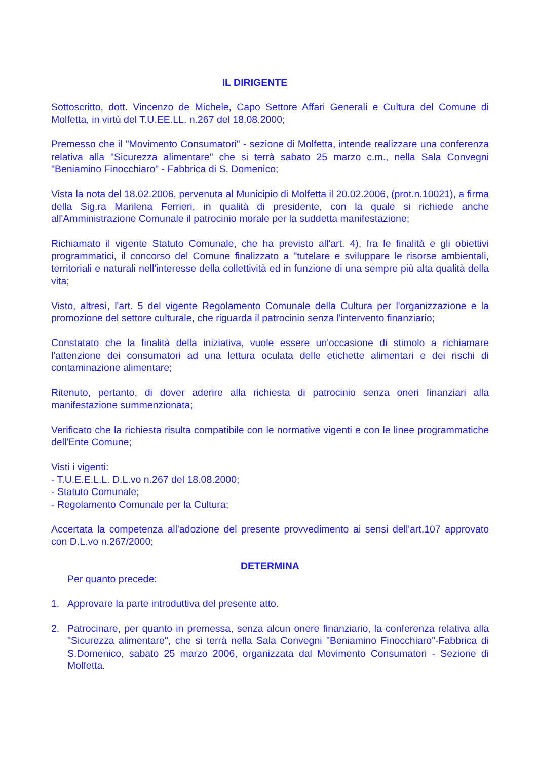IL DIRIGENTE
Sottoscritto, dott. Vincenzo de Michele, Capo Settore Affari Generali e Cultura del Comune di Molfetta, in virtù del T.U.EE.LL. n.267 del 18.08.2000;
Premesso che il "Movimento Consumatori" - sezione di Molfetta, intende realizzare una conferenza relativa alla "Sicurezza alimentare" che si terrà sabato 25 marzo c.m., nella Sala Convegni "Beniamino Finocchiaro" - Fabbrica di S. Domenico;
Vista la nota del 18.02.2006, pervenuta al Municipio di Molfetta il 20.02.2006, (prot.n.10021), a firma della Sig.ra Marilena Ferrieri, in qualità di presidente, con la quale si richiede anche all'Amministrazione Comunale il patrocinio morale per la suddetta manifestazione;
Richiamato il vigente Statuto Comunale, che ha previsto all'art. 4), fra le finalità e gli obiettivi programmatici, il concorso del Comune finalizzato a "tutelare e sviluppare le risorse ambientali, territoriali e naturali nell'interesse della collettività ed in funzione di una sempre più alta qualità della vita;
Visto, altresì, l'art. 5 del vigente Regolamento Comunale della Cultura per l'organizzazione e la promozione del settore culturale, che riguarda il patrocinio senza l'intervento finanziario;
Constatato che la finalità della iniziativa, vuole essere un'occasione di stimolo a richiamare l'attenzione dei consumatori ad una lettura oculata delle etichette alimentari e dei rischi di contaminazione alimentare;
Ritenuto, pertanto, di dover aderire alla richiesta di patrocinio senza oneri finanziari alla manifestazione summenzionata;
Verificato che la richiesta risulta compatibile con le normative vigenti e con le linee programmatiche dell'Ente Comune;
Visti i vigenti:
- T.U.E.E.L.L. D.L.vo n.267 del 18.08.2000;
- Statuto Comunale;
- Regolamento Comunale per la Cultura;
Accertata la competenza all'adozione del presente provvedimento ai sensi dell'art.107 approvato con D.L.vo n.267/2000;
DETERMINA
Per quanto precede:
1. Approvare la parte introduttiva del presente atto.
2. Patrocinare, per quanto in premessa, senza alcun onere finanziario, la conferenza relativa alla "Sicurezza alimentare", che si terrà nella Sala Convegni "Beniamino Finocchiaro"-Fabbrica di S.Domenico, sabato 25 marzo 2006, organizzata dal Movimento Consumatori - Sezione di Molfetta.